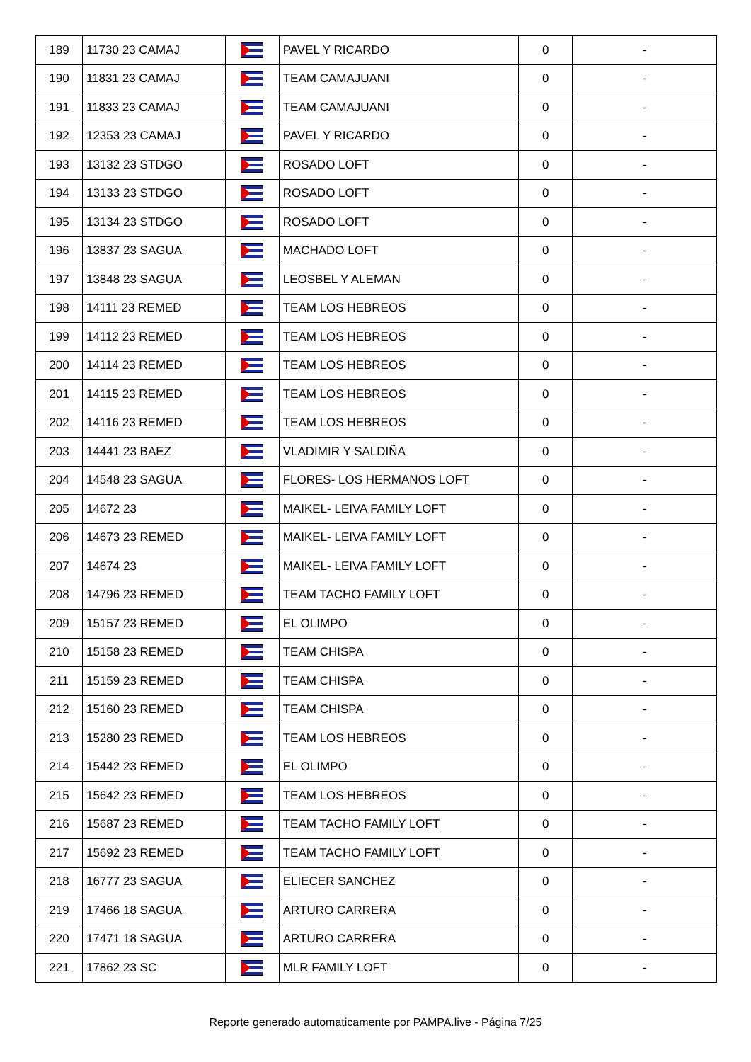| 189 | 11730 23 CAMAJ | | PAVEL Y RICARDO | 0 | - |
| 190 | 11831 23 CAMAJ | | TEAM CAMAJUANI | 0 | - |
| 191 | 11833 23 CAMAJ | | TEAM CAMAJUANI | 0 | - |
| 192 | 12353 23 CAMAJ | | PAVEL Y RICARDO | 0 | - |
| 193 | 13132 23 STDGO | | ROSADO LOFT | 0 | - |
| 194 | 13133 23 STDGO | | ROSADO LOFT | 0 | - |
| 195 | 13134 23 STDGO | | ROSADO LOFT | 0 | - |
| 196 | 13837 23 SAGUA | | MACHADO LOFT | 0 | - |
| 197 | 13848 23 SAGUA | | LEOSBEL Y ALEMAN | 0 | - |
| 198 | 14111 23 REMED | | TEAM LOS HEBREOS | 0 | - |
| 199 | 14112 23 REMED | | TEAM LOS HEBREOS | 0 | - |
| 200 | 14114 23 REMED | | TEAM LOS HEBREOS | 0 | - |
| 201 | 14115 23 REMED | | TEAM LOS HEBREOS | 0 | - |
| 202 | 14116 23 REMED | | TEAM LOS HEBREOS | 0 | - |
| 203 | 14441 23 BAEZ | | VLADIMIR Y SALDIÑA | 0 | - |
| 204 | 14548 23 SAGUA | | FLORES- LOS HERMANOS LOFT | 0 | - |
| 205 | 14672 23 | | MAIKEL- LEIVA FAMILY LOFT | 0 | - |
| 206 | 14673 23 REMED | | MAIKEL- LEIVA FAMILY LOFT | 0 | - |
| 207 | 14674 23 | | MAIKEL- LEIVA FAMILY LOFT | 0 | - |
| 208 | 14796 23 REMED | | TEAM TACHO FAMILY LOFT | 0 | - |
| 209 | 15157 23 REMED | | EL OLIMPO | 0 | - |
| 210 | 15158 23 REMED | | TEAM CHISPA | 0 | - |
| 211 | 15159 23 REMED | | TEAM CHISPA | 0 | - |
| 212 | 15160 23 REMED | | TEAM CHISPA | 0 | - |
| 213 | 15280 23 REMED | | TEAM LOS HEBREOS | 0 | - |
| 214 | 15442 23 REMED | | EL OLIMPO | 0 | - |
| 215 | 15642 23 REMED | | TEAM LOS HEBREOS | 0 | - |
| 216 | 15687 23 REMED | | TEAM TACHO FAMILY LOFT | 0 | - |
| 217 | 15692 23 REMED | | TEAM TACHO FAMILY LOFT | 0 | - |
| 218 | 16777 23 SAGUA | | ELIECER SANCHEZ | 0 | - |
| 219 | 17466 18 SAGUA | | ARTURO CARRERA | 0 | - |
| 220 | 17471 18 SAGUA | | ARTURO CARRERA | 0 | - |
| 221 | 17862 23 SC | | MLR FAMILY LOFT | 0 | - |
Reporte generado automaticamente por PAMPA.live - Página 7/25